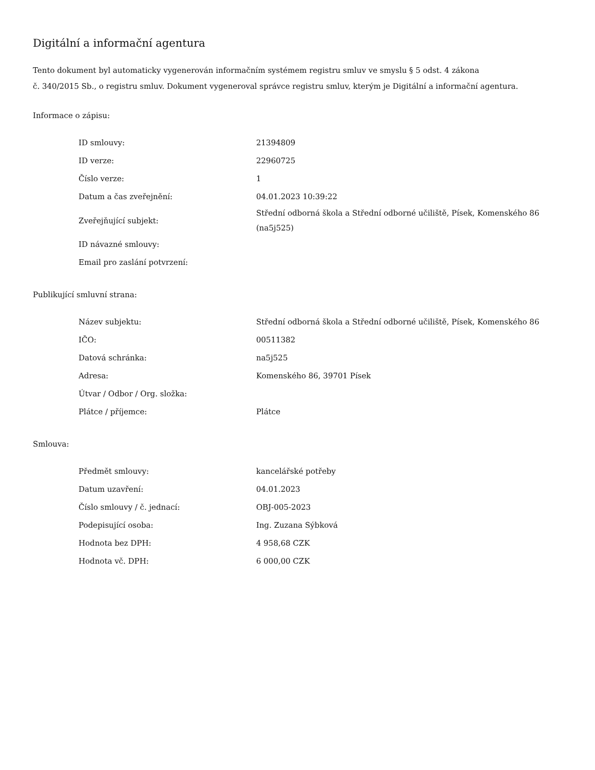Digitální a informační agentura
Tento dokument byl automaticky vygenerován informačním systémem registru smluv ve smyslu § 5 odst. 4 zákona
č. 340/2015 Sb., o registru smluv. Dokument vygeneroval správce registru smluv, kterým je Digitální a informační agentura.
Informace o zápisu:
| ID smlouvy: | 21394809 |
| ID verze: | 22960725 |
| Číslo verze: | 1 |
| Datum a čas zveřejnění: | 04.01.2023 10:39:22 |
| Zveřejňující subjekt: | Střední odborná škola a Střední odborné učiliště, Písek, Komenského 86 (na5j525) |
| ID návazné smlouvy: | |
| Email pro zaslání potvrzení: | |
Publikující smluvní strana:
| Název subjektu: | Střední odborná škola a Střední odborné učiliště, Písek, Komenského 86 |
| IČO: | 00511382 |
| Datová schránka: | na5j525 |
| Adresa: | Komenského 86, 39701 Písek |
| Útvar / Odbor / Org. složka: | |
| Plátce / příjemce: | Plátce |
Smlouva:
| Předmět smlouvy: | kancelářské potřeby |
| Datum uzavření: | 04.01.2023 |
| Číslo smlouvy / č. jednací: | OBJ-005-2023 |
| Podepisující osoba: | Ing. Zuzana Sýbková |
| Hodnota bez DPH: | 4 958,68 CZK |
| Hodnota vč. DPH: | 6 000,00 CZK |